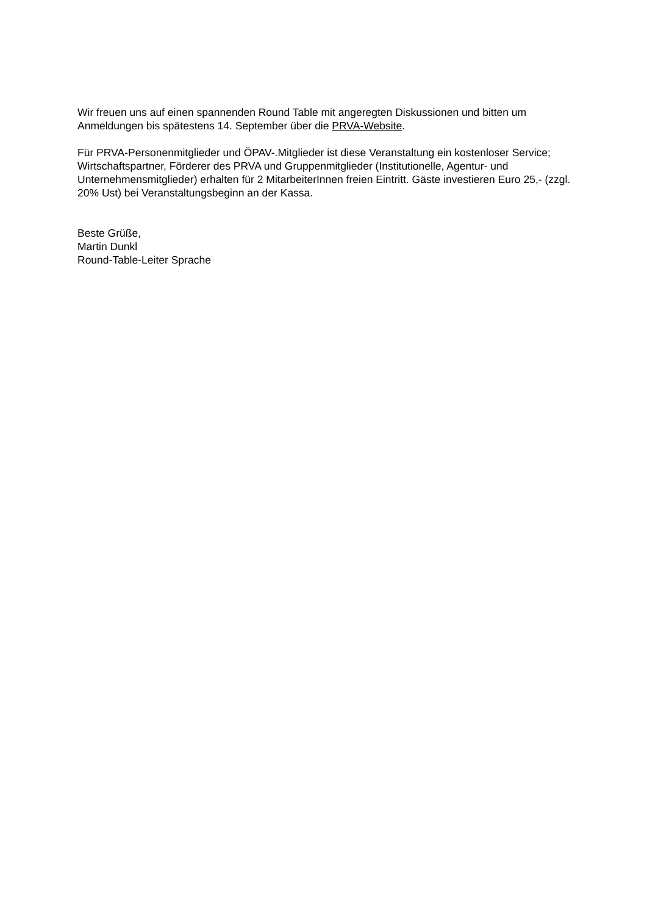Wir freuen uns auf einen spannenden Round Table mit angeregten Diskussionen und bitten um Anmeldungen bis spätestens 14. September über die PRVA-Website.
Für PRVA-Personenmitglieder und ÖPAV-.Mitglieder ist diese Veranstaltung ein kostenloser Service; Wirtschaftspartner, Förderer des PRVA und Gruppenmitglieder (Institutionelle, Agentur- und Unternehmensmitglieder) erhalten für 2 MitarbeiterInnen freien Eintritt. Gäste investieren Euro 25,- (zzgl. 20% Ust) bei Veranstaltungsbeginn an der Kassa.
Beste Grüße,
Martin Dunkl
Round-Table-Leiter Sprache